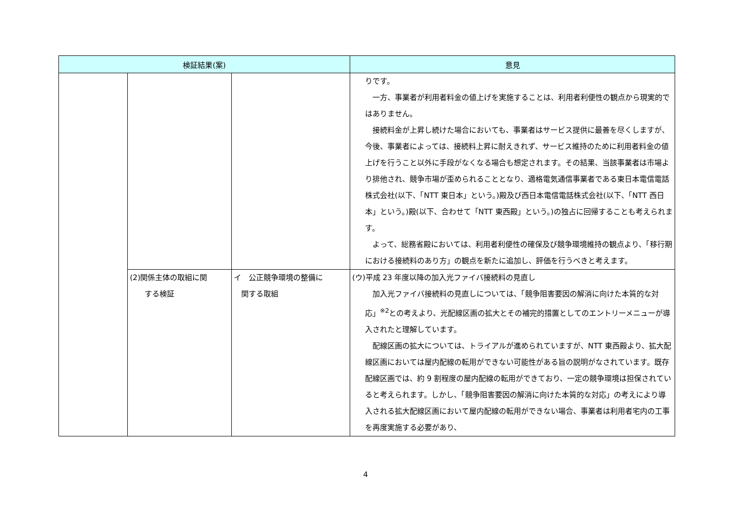| 検証結果(案) | | | 意見 |
| --- | --- | --- | --- |
| | | | りです。 一方、事業者が利用者料金の値上げを実施することは、利用者利便性の観点から現実的ではありません。 接続料金が上昇し続けた場合においても、事業者はサービス提供に最善を尽くしますが、今後、事業者によっては、接続料上昇に耐えきれず、サービス維持のために利用者料金の値上げを行うこと以外に手段がなくなる場合も想定されます。その結果、当該事業者は市場より排他され、競争市場が歪められることとなり、適格電気通信事業者である東日本電信電話株式会社(以下、「NTT 東日本」という。)殿及び西日本電信電話株式会社(以下、「NTT 西日本」という。)殿(以下、合わせて「NTT 東西殿」という。)の独占に回帰することも考えられます。 よって、総務省殿においては、利用者利便性の確保及び競争環境維持の観点より、「移行期における接続料のあり方」の観点を新たに追加し、評価を行うべきと考えます。 |
| | (2)関係主体の取組に関 する検証 | イ 公正競争環境の整備に 関する取組 | (ウ)平成 23 年度以降の加入光ファイバ接続料の見直し 加入光ファイバ接続料の見直しについては、「競争阻害要因の解消に向けた本質的な対応」<sup>※2</sup>との考えより、光配線区画の拡大とその補完的措置としてのエントリーメニューが導入されたと理解しています。 配線区画の拡大については、トライアルが進められていますが、NTT 東西殿より、拡大配線区画においては屋内配線の転用ができない可能性がある旨の説明がなされています。既存配線区画では、約 9 割程度の屋内配線の転用ができており、一定の競争環境は担保されていると考えられます。しかし、「競争阻害要因の解消に向けた本質的な対応」の考えにより導入される拡大配線区画において屋内配線の転用ができない場合、事業者は利用者宅内の工事を再度実施する必要があり、 |
4